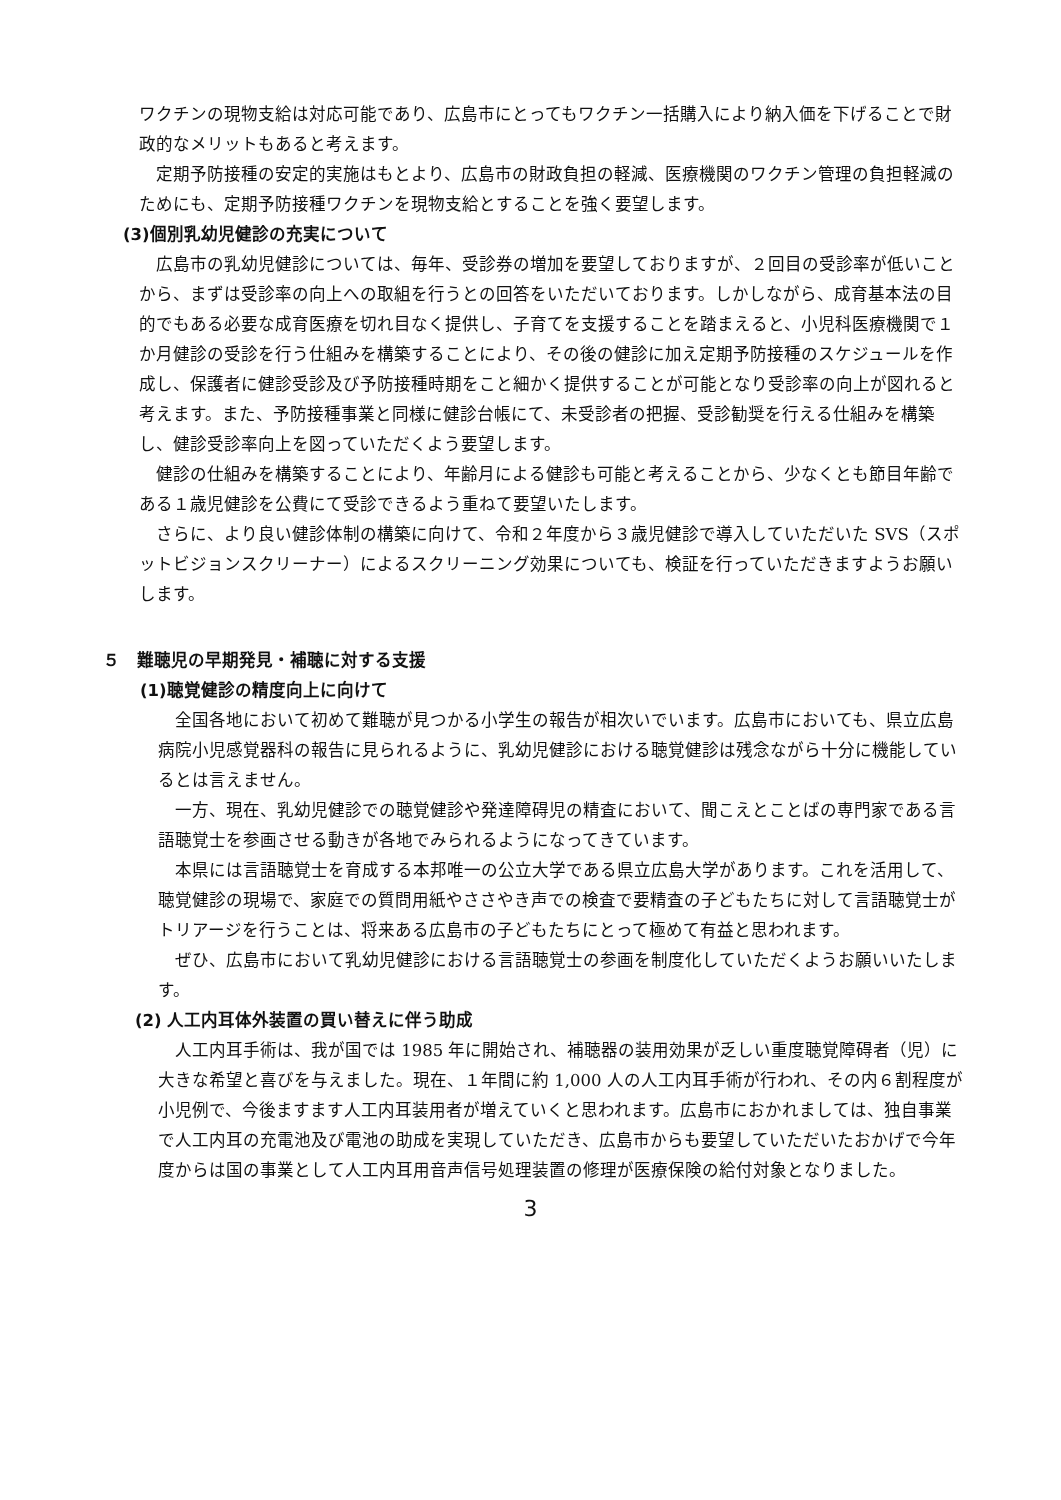ワクチンの現物支給は対応可能であり、広島市にとってもワクチン一括購入により納入価を下げることで財政的なメリットもあると考えます。
定期予防接種の安定的実施はもとより、広島市の財政負担の軽減、医療機関のワクチン管理の負担軽減のためにも、定期予防接種ワクチンを現物支給とすることを強く要望します。
(3)個別乳幼児健診の充実について
広島市の乳幼児健診については、毎年、受診券の増加を要望しておりますが、２回目の受診率が低いことから、まずは受診率の向上への取組を行うとの回答をいただいております。しかしながら、成育基本法の目的でもある必要な成育医療を切れ目なく提供し、子育てを支援することを踏まえると、小児科医療機関で１か月健診の受診を行う仕組みを構築することにより、その後の健診に加え定期予防接種のスケジュールを作成し、保護者に健診受診及び予防接種時期をこと細かく提供することが可能となり受診率の向上が図れると考えます。また、予防接種事業と同様に健診台帳にて、未受診者の把握、受診勧奨を行える仕組みを構築し、健診受診率向上を図っていただくよう要望します。
健診の仕組みを構築することにより、年齢月による健診も可能と考えることから、少なくとも節目年齢である１歳児健診を公費にて受診できるよう重ねて要望いたします。
さらに、より良い健診体制の構築に向けて、令和２年度から３歳児健診で導入していただいた SVS（スポットビジョンスクリーナー）によるスクリーニング効果についても、検証を行っていただきますようお願いします。
５　難聴児の早期発見・補聴に対する支援
(1)聴覚健診の精度向上に向けて
全国各地において初めて難聴が見つかる小学生の報告が相次いでいます。広島市においても、県立広島病院小児感覚器科の報告に見られるように、乳幼児健診における聴覚健診は残念ながら十分に機能しているとは言えません。
一方、現在、乳幼児健診での聴覚健診や発達障碍児の精査において、聞こえとことばの専門家である言語聴覚士を参画させる動きが各地でみられるようになってきています。
本県には言語聴覚士を育成する本邦唯一の公立大学である県立広島大学があります。これを活用して、聴覚健診の現場で、家庭での質問用紙やささやき声での検査で要精査の子どもたちに対して言語聴覚士がトリアージを行うことは、将来ある広島市の子どもたちにとって極めて有益と思われます。
ぜひ、広島市において乳幼児健診における言語聴覚士の参画を制度化していただくようお願いいたします。
(2) 人工内耳体外装置の買い替えに伴う助成
人工内耳手術は、我が国では 1985 年に開始され、補聴器の装用効果が乏しい重度聴覚障碍者（児）に大きな希望と喜びを与えました。現在、１年間に約 1,000 人の人工内耳手術が行われ、その内６割程度が小児例で、今後ますます人工内耳装用者が増えていくと思われます。広島市におかれましては、独自事業で人工内耳の充電池及び電池の助成を実現していただき、広島市からも要望していただいたおかげで今年度からは国の事業として人工内耳用音声信号処理装置の修理が医療保険の給付対象となりました。
3